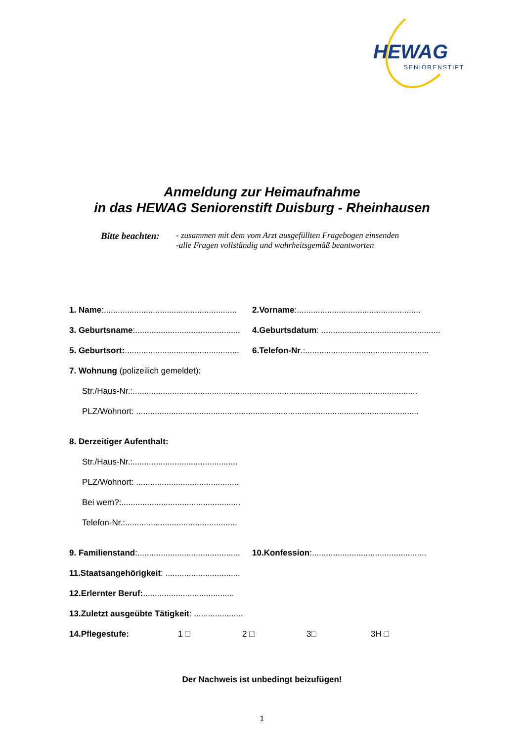HEWAG
SENIORENSTIFT
Anmeldung zur Heimaufnahme
in das HEWAG Seniorenstift Duisburg - Rheinhausen
Bitte beachten:
- zusammen mit dem vom Arzt ausgefüllten Fragebogen einsenden
-alle Fragen vollständig und wahrheitsgemäß beantworten
1. Name:.........................................................
2.Vorname:.....................................................
3. Geburtsname:.............................................
4.Geburtsdatum: ...................................................
5. Geburtsort:.................................................
6.Telefon-Nr.:.....................................................
7. Wohnung (polizeilich gemeldet):
Str./Haus-Nr.:..........................................................................................................................
PLZ/Wohnort: .........................................................................................................................
8. Derzeitiger Aufenthalt:
Str./Haus-Nr.:.............................................
PLZ/Wohnort: ............................................
Bei wem?:...................................................
Telefon-Nr.:................................................
9. Familienstand:............................................
10.Konfession:.................................................
11.Staatsangehörigkeit: ................................
12.Erlernter Beruf: .......................................
13.Zuletzt ausgeübte Tätigkeit: .....................
14.Pflegestufe: 1 □ 2 □ 3□ 3H □
Der Nachweis ist unbedingt beizufügen!
1